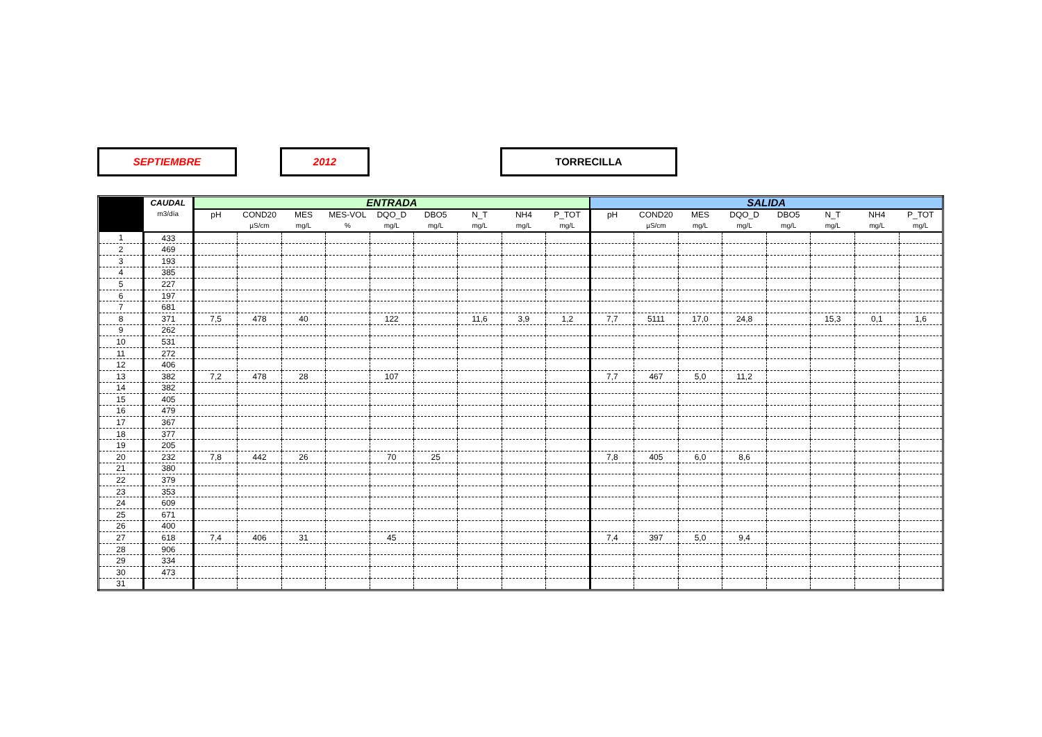SEPTIEMBRE 2012 TORRECILLA
| | CAUDAL | ENTRADA | | | | | | | | | SALIDA | | | | | | | |
| --- | --- | --- | --- | --- | --- | --- | --- | --- | --- | --- | --- | --- | --- | --- | --- | --- | --- | --- |
| | m3/día | pH | COND20 | MES | MES-VOL | DQO_D | DBO5 | N_T | NH4 | P_TOT | pH | COND20 | MES | DQO_D | DBO5 | N_T | NH4 | P_TOT |
| | | | µS/cm | mg/L | % | mg/L | mg/L | mg/L | mg/L | mg/L | | µS/cm | mg/L | mg/L | mg/L | mg/L | mg/L | mg/L |
| 1 | 433 | | | | | | | | | | | | | | | | | |
| 2 | 469 | | | | | | | | | | | | | | | | | |
| 3 | 193 | | | | | | | | | | | | | | | | | |
| 4 | 385 | | | | | | | | | | | | | | | | | |
| 5 | 227 | | | | | | | | | | | | | | | | | |
| 6 | 197 | | | | | | | | | | | | | | | | | |
| 7 | 681 | | | | | | | | | | | | | | | | | |
| 8 | 371 | 7,5 | 478 | 40 | | 122 | | 11,6 | 3,9 | 1,2 | 7,7 | 5111 | 17,0 | 24,8 | | 15,3 | 0,1 | 1,6 |
| 9 | 262 | | | | | | | | | | | | | | | | | |
| 10 | 531 | | | | | | | | | | | | | | | | | |
| 11 | 272 | | | | | | | | | | | | | | | | | |
| 12 | 406 | | | | | | | | | | | | | | | | | |
| 13 | 382 | 7,2 | 478 | 28 | | 107 | | | | | 7,7 | 467 | 5,0 | 11,2 | | | | |
| 14 | 382 | | | | | | | | | | | | | | | | | |
| 15 | 405 | | | | | | | | | | | | | | | | | |
| 16 | 479 | | | | | | | | | | | | | | | | | |
| 17 | 367 | | | | | | | | | | | | | | | | | |
| 18 | 377 | | | | | | | | | | | | | | | | | |
| 19 | 205 | | | | | | | | | | | | | | | | | |
| 20 | 232 | 7,8 | 442 | 26 | | 70 | 25 | | | | 7,8 | 405 | 6,0 | 8,6 | | | | |
| 21 | 380 | | | | | | | | | | | | | | | | | |
| 22 | 379 | | | | | | | | | | | | | | | | | |
| 23 | 353 | | | | | | | | | | | | | | | | | |
| 24 | 609 | | | | | | | | | | | | | | | | | |
| 25 | 671 | | | | | | | | | | | | | | | | | |
| 26 | 400 | | | | | | | | | | | | | | | | | |
| 27 | 618 | 7,4 | 406 | 31 | | 45 | | | | | 7,4 | 397 | 5,0 | 9,4 | | | | |
| 28 | 906 | | | | | | | | | | | | | | | | | |
| 29 | 334 | | | | | | | | | | | | | | | | | |
| 30 | 473 | | | | | | | | | | | | | | | | | |
| 31 | | | | | | | | | | | | | | | | | | |